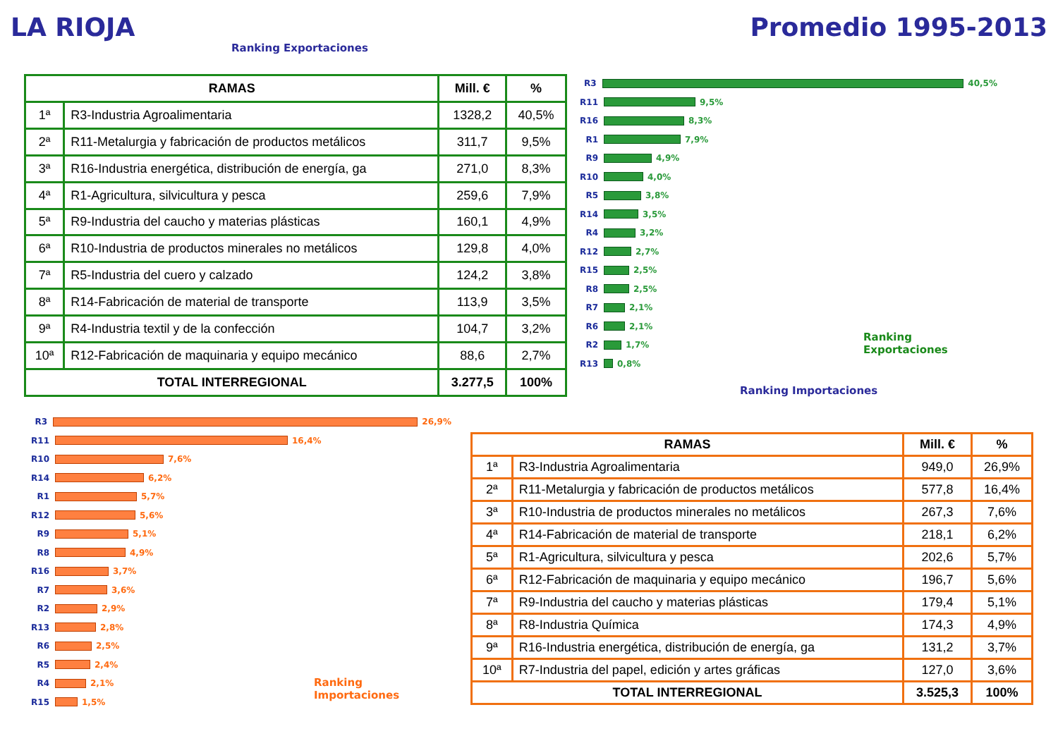LA RIOJA Promedio 1995-2013
Ranking Exportaciones
| RAMAS | | Mill. € | % |
| --- | --- | --- | --- |
| 1ª | R3-Industria Agroalimentaria | 1328,2 | 40,5% |
| 2ª | R11-Metalurgia y fabricación de productos metálicos | 311,7 | 9,5% |
| 3ª | R16-Industria energética, distribución de energía, ga | 271,0 | 8,3% |
| 4ª | R1-Agricultura, silvicultura y pesca | 259,6 | 7,9% |
| 5ª | R9-Industria del caucho y materias plásticas | 160,1 | 4,9% |
| 6ª | R10-Industria de productos minerales no metálicos | 129,8 | 4,0% |
| 7ª | R5-Industria del cuero y calzado | 124,2 | 3,8% |
| 8ª | R14-Fabricación de material de transporte | 113,9 | 3,5% |
| 9ª | R4-Industria textil y de la confección | 104,7 | 3,2% |
| 10ª | R12-Fabricación de maquinaria y equipo mecánico | 88,6 | 2,7% |
| TOTAL INTERREGIONAL | | 3.277,5 | 100% |
R3 40,5%
R11 9,5%
R16 8,3%
R1 7,9%
R9 4,9%
R10 4,0%
R5 3,8%
R14 3,5%
R4 3,2%
R12 2,7%
R15 2,5%
R8 2,5%
R7 2,1%
R6 2,1%
R2 1,7%
R13 0,8%
Ranking Exportaciones
Ranking Importaciones
R3 26,9%
R11 16,4%
R10 7,6%
R14 6,2%
R1 5,7%
R12 5,6%
R9 5,1%
R8 4,9%
R16 3,7%
R7 3,6%
R2 2,9%
R13 2,8%
R6 2,5%
R5 2,4%
R4 2,1%
R15 1,5%
Ranking Importaciones
| RAMAS | | Mill. € | % |
| --- | --- | --- | --- |
| 1ª | R3-Industria Agroalimentaria | 949,0 | 26,9% |
| 2ª | R11-Metalurgia y fabricación de productos metálicos | 577,8 | 16,4% |
| 3ª | R10-Industria de productos minerales no metálicos | 267,3 | 7,6% |
| 4ª | R14-Fabricación de material de transporte | 218,1 | 6,2% |
| 5ª | R1-Agricultura, silvicultura y pesca | 202,6 | 5,7% |
| 6ª | R12-Fabricación de maquinaria y equipo mecánico | 196,7 | 5,6% |
| 7ª | R9-Industria del caucho y materias plásticas | 179,4 | 5,1% |
| 8ª | R8-Industria Química | 174,3 | 4,9% |
| 9ª | R16-Industria energética, distribución de energía, ga | 131,2 | 3,7% |
| 10ª | R7-Industria del papel, edición y artes gráficas | 127,0 | 3,6% |
| TOTAL INTERREGIONAL | | 3.525,3 | 100% |